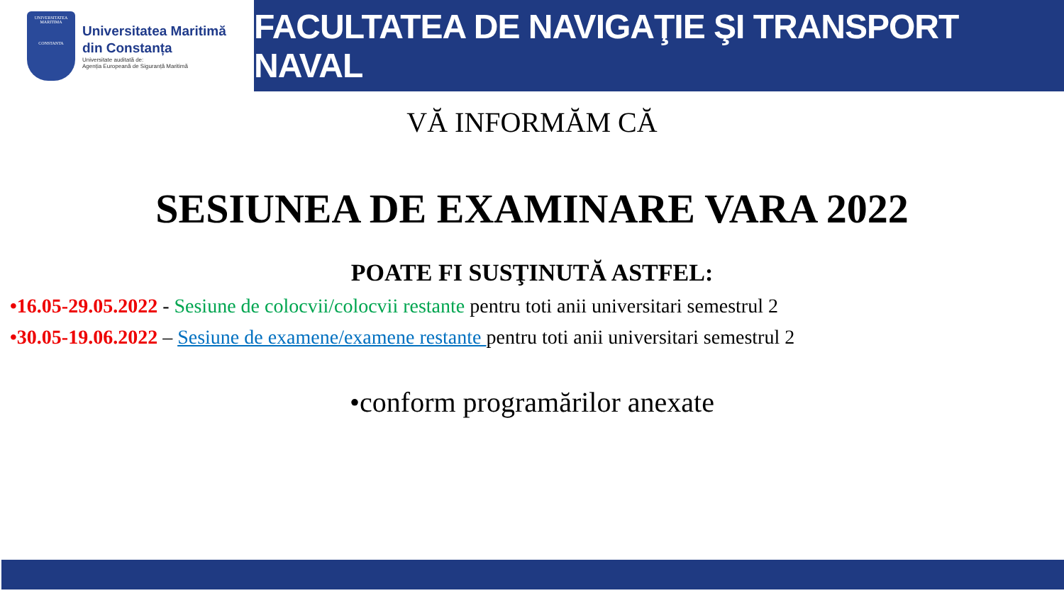UNIVERSITATEA MARITIMA
CONSTANTA
Universitatea Maritimă
din Constanța
Universitate auditată de:
Agenția Europeană de Siguranță Maritimă
FACULTATEA DE NAVIGAŢIE ŞI TRANSPORT NAVAL
VĂ INFORMĂM CĂ
SESIUNEA DE EXAMINARE VARA 2022
POATE FI SUSŢINUTĂ ASTFEL:
•16.05-29.05.2022 - Sesiune de colocvii/colocvii restante pentru toti anii universitari semestrul 2
•30.05-19.06.2022 – Sesiune de examene/examene restante pentru toti anii universitari semestrul 2
•conform programărilor anexate